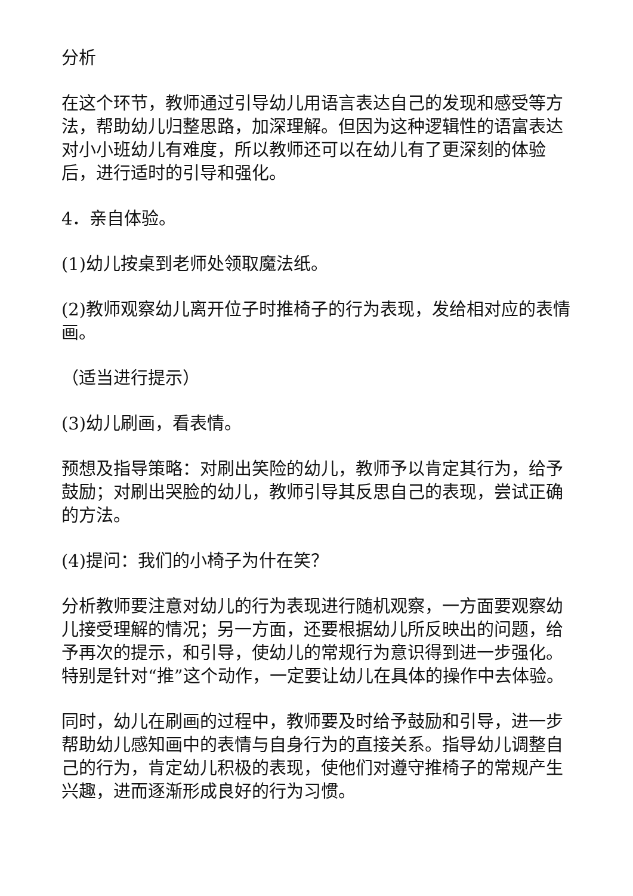分析
在这个环节，教师通过引导幼儿用语言表达自己的发现和感受等方法，帮助幼儿归整思路，加深理解。但因为这种逻辑性的语富表达对小小班幼儿有难度，所以教师还可以在幼儿有了更深刻的体验后，进行适时的引导和强化。
4．亲自体验。
(1)幼儿按桌到老师处领取魔法纸。
(2)教师观察幼儿离开位子时推椅子的行为表现，发给相对应的表情画。
（适当进行提示）
(3)幼儿刷画，看表情。
预想及指导策略：对刷出笑险的幼儿，教师予以肯定其行为，给予鼓励；对刷出哭脸的幼儿，教师引导其反思自己的表现，尝试正确的方法。
(4)提问：我们的小椅子为什在笑？
分析教师要注意对幼儿的行为表现进行随机观察，一方面要观察幼儿接受理解的情况；另一方面，还要根据幼儿所反映出的问题，给予再次的提示，和引导，使幼儿的常规行为意识得到进一步强化。特别是针对“推”这个动作，一定要让幼儿在具体的操作中去体验。
同时，幼儿在刷画的过程中，教师要及时给予鼓励和引导，进一步帮助幼儿感知画中的表情与自身行为的直接关系。指导幼儿调整自己的行为，肯定幼儿积极的表现，使他们对遵守推椅子的常规产生兴趣，进而逐渐形成良好的行为习惯。